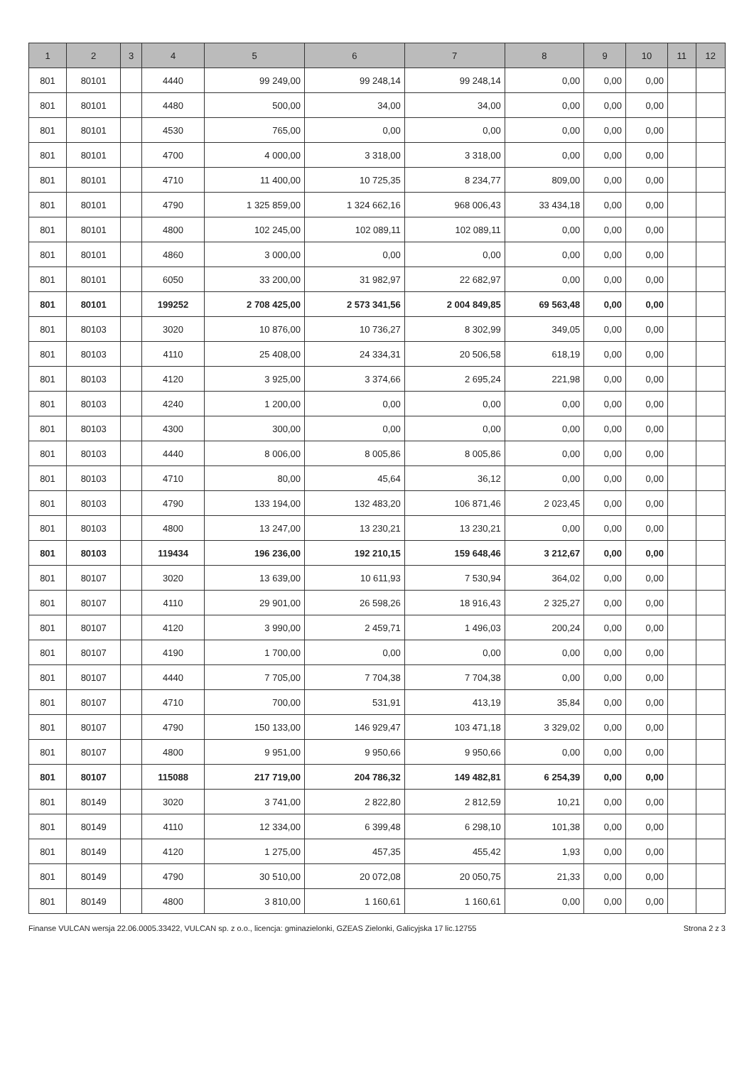| 1 | 2 | 3 | 4 | 5 | 6 | 7 | 8 | 9 | 10 | 11 | 12 |
| --- | --- | --- | --- | --- | --- | --- | --- | --- | --- | --- | --- |
| 801 | 80101 | | 4440 | 99 249,00 | 99 248,14 | 99 248,14 | 0,00 | 0,00 | 0,00 | | |
| 801 | 80101 | | 4480 | 500,00 | 34,00 | 34,00 | 0,00 | 0,00 | 0,00 | | |
| 801 | 80101 | | 4530 | 765,00 | 0,00 | 0,00 | 0,00 | 0,00 | 0,00 | | |
| 801 | 80101 | | 4700 | 4 000,00 | 3 318,00 | 3 318,00 | 0,00 | 0,00 | 0,00 | | |
| 801 | 80101 | | 4710 | 11 400,00 | 10 725,35 | 8 234,77 | 809,00 | 0,00 | 0,00 | | |
| 801 | 80101 | | 4790 | 1 325 859,00 | 1 324 662,16 | 968 006,43 | 33 434,18 | 0,00 | 0,00 | | |
| 801 | 80101 | | 4800 | 102 245,00 | 102 089,11 | 102 089,11 | 0,00 | 0,00 | 0,00 | | |
| 801 | 80101 | | 4860 | 3 000,00 | 0,00 | 0,00 | 0,00 | 0,00 | 0,00 | | |
| 801 | 80101 | | 6050 | 33 200,00 | 31 982,97 | 22 682,97 | 0,00 | 0,00 | 0,00 | | |
| 801 | 80101 | | 199252 | 2 708 425,00 | 2 573 341,56 | 2 004 849,85 | 69 563,48 | 0,00 | 0,00 | | |
| 801 | 80103 | | 3020 | 10 876,00 | 10 736,27 | 8 302,99 | 349,05 | 0,00 | 0,00 | | |
| 801 | 80103 | | 4110 | 25 408,00 | 24 334,31 | 20 506,58 | 618,19 | 0,00 | 0,00 | | |
| 801 | 80103 | | 4120 | 3 925,00 | 3 374,66 | 2 695,24 | 221,98 | 0,00 | 0,00 | | |
| 801 | 80103 | | 4240 | 1 200,00 | 0,00 | 0,00 | 0,00 | 0,00 | 0,00 | | |
| 801 | 80103 | | 4300 | 300,00 | 0,00 | 0,00 | 0,00 | 0,00 | 0,00 | | |
| 801 | 80103 | | 4440 | 8 006,00 | 8 005,86 | 8 005,86 | 0,00 | 0,00 | 0,00 | | |
| 801 | 80103 | | 4710 | 80,00 | 45,64 | 36,12 | 0,00 | 0,00 | 0,00 | | |
| 801 | 80103 | | 4790 | 133 194,00 | 132 483,20 | 106 871,46 | 2 023,45 | 0,00 | 0,00 | | |
| 801 | 80103 | | 4800 | 13 247,00 | 13 230,21 | 13 230,21 | 0,00 | 0,00 | 0,00 | | |
| 801 | 80103 | | 119434 | 196 236,00 | 192 210,15 | 159 648,46 | 3 212,67 | 0,00 | 0,00 | | |
| 801 | 80107 | | 3020 | 13 639,00 | 10 611,93 | 7 530,94 | 364,02 | 0,00 | 0,00 | | |
| 801 | 80107 | | 4110 | 29 901,00 | 26 598,26 | 18 916,43 | 2 325,27 | 0,00 | 0,00 | | |
| 801 | 80107 | | 4120 | 3 990,00 | 2 459,71 | 1 496,03 | 200,24 | 0,00 | 0,00 | | |
| 801 | 80107 | | 4190 | 1 700,00 | 0,00 | 0,00 | 0,00 | 0,00 | 0,00 | | |
| 801 | 80107 | | 4440 | 7 705,00 | 7 704,38 | 7 704,38 | 0,00 | 0,00 | 0,00 | | |
| 801 | 80107 | | 4710 | 700,00 | 531,91 | 413,19 | 35,84 | 0,00 | 0,00 | | |
| 801 | 80107 | | 4790 | 150 133,00 | 146 929,47 | 103 471,18 | 3 329,02 | 0,00 | 0,00 | | |
| 801 | 80107 | | 4800 | 9 951,00 | 9 950,66 | 9 950,66 | 0,00 | 0,00 | 0,00 | | |
| 801 | 80107 | | 115088 | 217 719,00 | 204 786,32 | 149 482,81 | 6 254,39 | 0,00 | 0,00 | | |
| 801 | 80149 | | 3020 | 3 741,00 | 2 822,80 | 2 812,59 | 10,21 | 0,00 | 0,00 | | |
| 801 | 80149 | | 4110 | 12 334,00 | 6 399,48 | 6 298,10 | 101,38 | 0,00 | 0,00 | | |
| 801 | 80149 | | 4120 | 1 275,00 | 457,35 | 455,42 | 1,93 | 0,00 | 0,00 | | |
| 801 | 80149 | | 4790 | 30 510,00 | 20 072,08 | 20 050,75 | 21,33 | 0,00 | 0,00 | | |
| 801 | 80149 | | 4800 | 3 810,00 | 1 160,61 | 1 160,61 | 0,00 | 0,00 | 0,00 | | |
Finanse VULCAN wersja 22.06.0005.33422, VULCAN sp. z o.o., licencja: gminazielonki, GZEAS Zielonki, Galicyjska 17 lic.12755 Strona 2 z 3